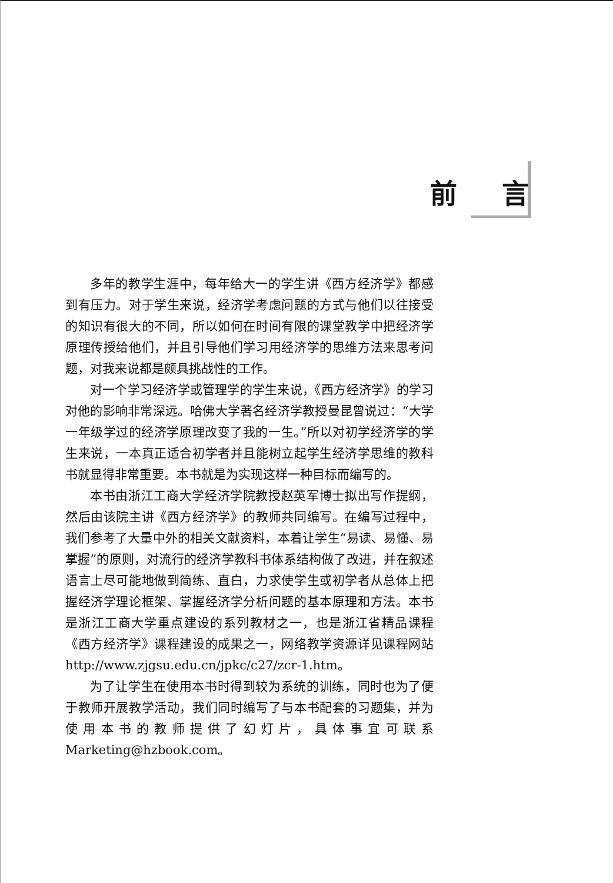前 言
多年的教学生涯中，每年给大一的学生讲《西方经济学》都感到有压力。对于学生来说，经济学考虑问题的方式与他们以往接受的知识有很大的不同，所以如何在时间有限的课堂教学中把经济学原理传授给他们，并且引导他们学习用经济学的思维方法来思考问题，对我来说都是颇具挑战性的工作。
对一个学习经济学或管理学的学生来说，《西方经济学》的学习对他的影响非常深远。哈佛大学著名经济学教授曼昆曾说过：“大学一年级学过的经济学原理改变了我的一生。”所以对初学经济学的学生来说，一本真正适合初学者并且能树立起学生经济学思维的教科书就显得非常重要。本书就是为实现这样一种目标而编写的。
本书由浙江工商大学经济学院教授赵英军博士拟出写作提纲，然后由该院主讲《西方经济学》的教师共同编写。在编写过程中，我们参考了大量中外的相关文献资料，本着让学生“易读、易懂、易掌握”的原则，对流行的经济学教科书体系结构做了改进，并在叙述语言上尽可能地做到简练、直白，力求使学生或初学者从总体上把握经济学理论框架、掌握经济学分析问题的基本原理和方法。本书是浙江工商大学重点建设的系列教材之一，也是浙江省精品课程《西方经济学》课程建设的成果之一，网络教学资源详见课程网站http://www.zjgsu.edu.cn/jpkc/c27/zcr-1.htm。
为了让学生在使用本书时得到较为系统的训练，同时也为了便于教师开展教学活动，我们同时编写了与本书配套的习题集，并为使用本书的教师提供了幻灯片，具体事宜可联系Marketing@hzbook.com。